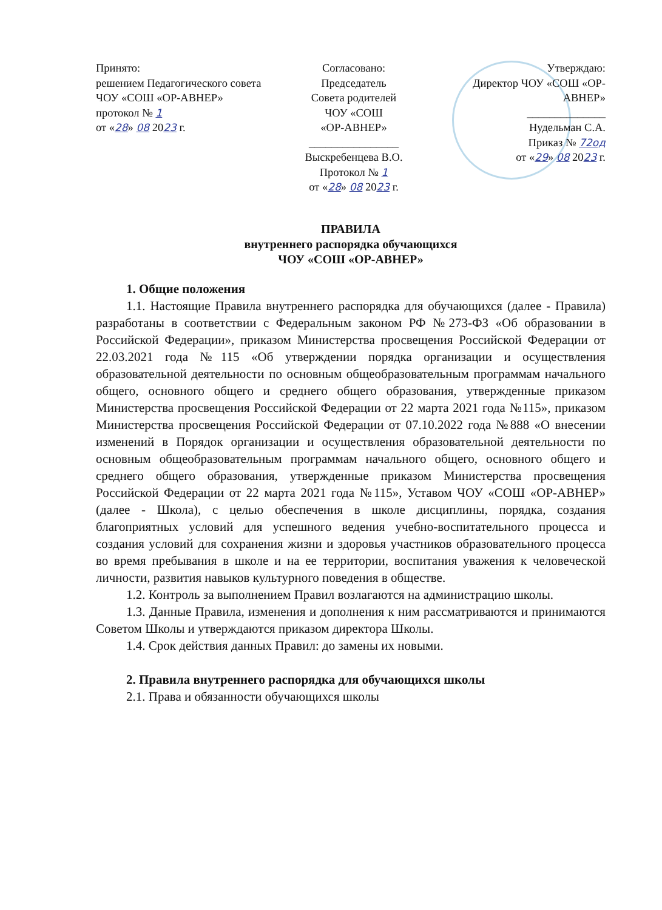Принято:
решением Педагогического совета ЧОУ «СОШ «ОР-АВНЕР»
протокол № 1
от «28» 08 2023 г.
Согласовано:
Председатель
Совета родителей
ЧОУ «СОШ
«ОР-АВНЕР»
________________
Выскребенцева В.О.
Протокол № 1
от «28» 08 2023 г.
Утверждаю:
Директор ЧОУ «СОШ «ОР-АВНЕР»
______________
Нудельман С.А.
Приказ № 72од
от «29» 08 2023 г.
ПРАВИЛА
внутреннего распорядка обучающихся
ЧОУ «СОШ «ОР-АВНЕР»
1. Общие положения
1.1. Настоящие Правила внутреннего распорядка для обучающихся (далее - Правила) разработаны в соответствии с Федеральным законом РФ №273-ФЗ «Об образовании в Российской Федерации», приказом Министерства просвещения Российской Федерации от 22.03.2021 года №115 «Об утверждении порядка организации и осуществления образовательной деятельности по основным общеобразовательным программам начального общего, основного общего и среднего общего образования, утвержденные приказом Министерства просвещения Российской Федерации от 22 марта 2021 года №115», приказом Министерства просвещения Российской Федерации от 07.10.2022 года №888 «О внесении изменений в Порядок организации и осуществления образовательной деятельности по основным общеобразовательным программам начального общего, основного общего и среднего общего образования, утвержденные приказом Министерства просвещения Российской Федерации от 22 марта 2021 года №115», Уставом ЧОУ «СОШ «ОР-АВНЕР» (далее - Школа), с целью обеспечения в школе дисциплины, порядка, создания благоприятных условий для успешного ведения учебно-воспитательного процесса и создания условий для сохранения жизни и здоровья участников образовательного процесса во время пребывания в школе и на ее территории, воспитания уважения к человеческой личности, развития навыков культурного поведения в обществе.
1.2. Контроль за выполнением Правил возлагаются на администрацию школы.
1.3. Данные Правила, изменения и дополнения к ним рассматриваются и принимаются Советом Школы и утверждаются приказом директора Школы.
1.4. Срок действия данных Правил: до замены их новыми.
2. Правила внутреннего распорядка для обучающихся школы
2.1. Права и обязанности обучающихся школы